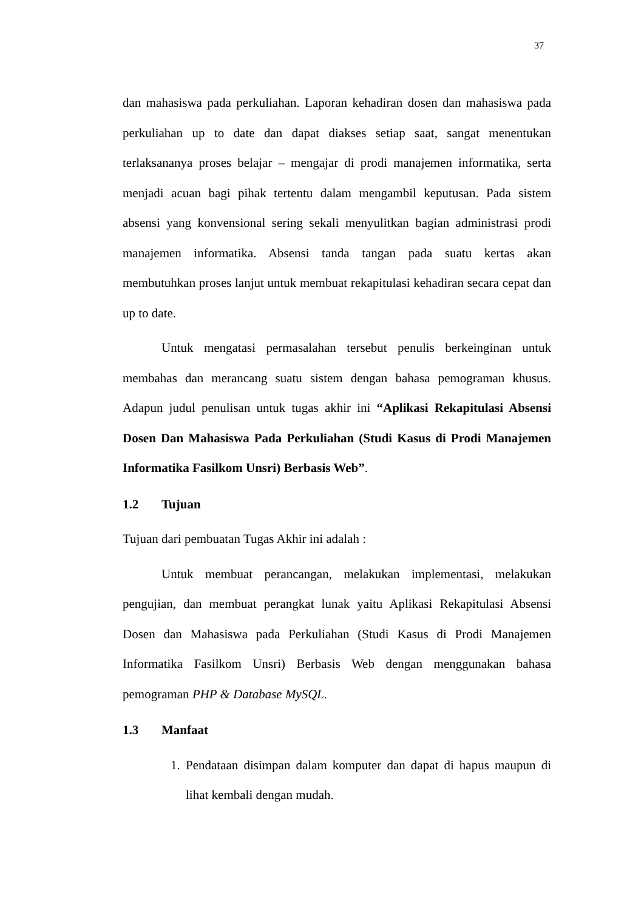37
dan mahasiswa pada perkuliahan. Laporan kehadiran dosen dan mahasiswa pada perkuliahan up to date dan dapat diakses setiap saat, sangat menentukan terlaksananya proses belajar – mengajar di prodi manajemen informatika, serta menjadi acuan bagi pihak tertentu dalam mengambil keputusan. Pada sistem absensi yang konvensional sering sekali menyulitkan bagian administrasi prodi manajemen informatika. Absensi tanda tangan pada suatu kertas akan membutuhkan proses lanjut untuk membuat rekapitulasi kehadiran secara cepat dan up to date.
Untuk mengatasi permasalahan tersebut penulis berkeinginan untuk membahas dan merancang suatu sistem dengan bahasa pemograman khusus. Adapun judul penulisan untuk tugas akhir ini “Aplikasi Rekapitulasi Absensi Dosen Dan Mahasiswa Pada Perkuliahan (Studi Kasus di Prodi Manajemen Informatika Fasilkom Unsri) Berbasis Web”.
1.2 Tujuan
Tujuan dari pembuatan Tugas Akhir ini adalah :
Untuk membuat perancangan, melakukan implementasi, melakukan pengujian, dan membuat perangkat lunak yaitu Aplikasi Rekapitulasi Absensi Dosen dan Mahasiswa pada Perkuliahan (Studi Kasus di Prodi Manajemen Informatika Fasilkom Unsri) Berbasis Web dengan menggunakan bahasa pemograman PHP & Database MySQL.
1.3 Manfaat
1. Pendataan disimpan dalam komputer dan dapat di hapus maupun di lihat kembali dengan mudah.